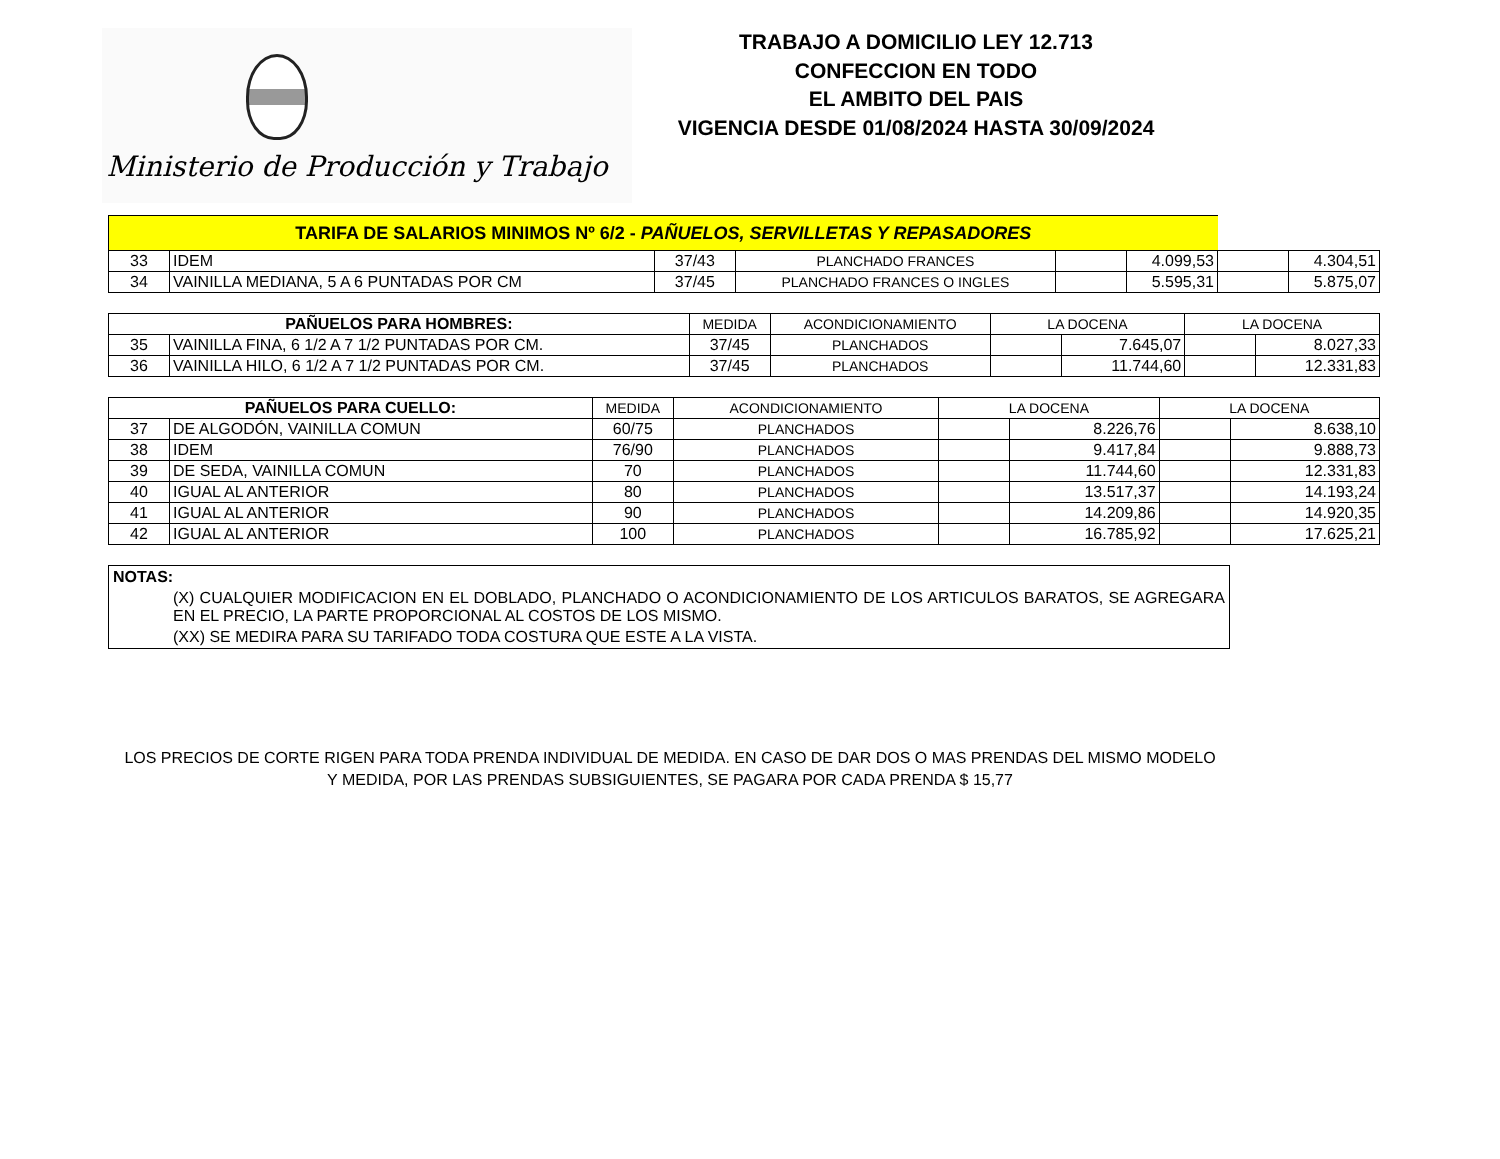Ministerio de Producción y Trabajo
TRABAJO A DOMICILIO LEY 12.713
CONFECCION EN TODO
EL AMBITO DEL PAIS
VIGENCIA DESDE 01/08/2024 HASTA 30/09/2024
| TARIFA DE SALARIOS MINIMOS Nº 6/2 - PAÑUELOS, SERVILLETAS Y REPASADORES | | | | | | | |
| 33 | IDEM | 37/43 | PLANCHADO FRANCES | | 4.099,53 | | 4.304,51 |
| 34 | VAINILLA MEDIANA, 5 A 6 PUNTADAS POR CM | 37/45 | PLANCHADO FRANCES O INGLES | | 5.595,31 | | 5.875,07 |
| PAÑUELOS PARA HOMBRES: | | MEDIDA | ACONDICIONAMIENTO | LA DOCENA | | LA DOCENA | |
| --- | --- | --- | --- | --- | --- | --- | --- |
| 35 | VAINILLA FINA, 6 1/2 A 7 1/2 PUNTADAS POR CM. | 37/45 | PLANCHADOS | | 7.645,07 | | 8.027,33 |
| 36 | VAINILLA HILO, 6 1/2 A 7 1/2 PUNTADAS POR CM. | 37/45 | PLANCHADOS | | 11.744,60 | | 12.331,83 |
| PAÑUELOS PARA CUELLO: | | MEDIDA | ACONDICIONAMIENTO | LA DOCENA | | LA DOCENA | |
| --- | --- | --- | --- | --- | --- | --- | --- |
| 37 | DE ALGODÓN, VAINILLA COMUN | 60/75 | PLANCHADOS | | 8.226,76 | | 8.638,10 |
| 38 | IDEM | 76/90 | PLANCHADOS | | 9.417,84 | | 9.888,73 |
| 39 | DE SEDA, VAINILLA COMUN | 70 | PLANCHADOS | | 11.744,60 | | 12.331,83 |
| 40 | IGUAL AL ANTERIOR | 80 | PLANCHADOS | | 13.517,37 | | 14.193,24 |
| 41 | IGUAL AL ANTERIOR | 90 | PLANCHADOS | | 14.209,86 | | 14.920,35 |
| 42 | IGUAL AL ANTERIOR | 100 | PLANCHADOS | | 16.785,92 | | 17.625,21 |
NOTAS:
(X) CUALQUIER MODIFICACION EN EL DOBLADO, PLANCHADO O ACONDICIONAMIENTO DE LOS ARTICULOS BARATOS, SE AGREGARA EN EL PRECIO, LA PARTE PROPORCIONAL AL COSTOS DE LOS MISMO.
(XX) SE MEDIRA PARA SU TARIFADO TODA COSTURA QUE ESTE A LA VISTA.
LOS PRECIOS DE CORTE RIGEN PARA TODA PRENDA INDIVIDUAL DE MEDIDA. EN CASO DE DAR DOS O MAS PRENDAS DEL MISMO MODELO Y MEDIDA, POR LAS PRENDAS SUBSIGUIENTES, SE PAGARA POR CADA PRENDA $ 15,77